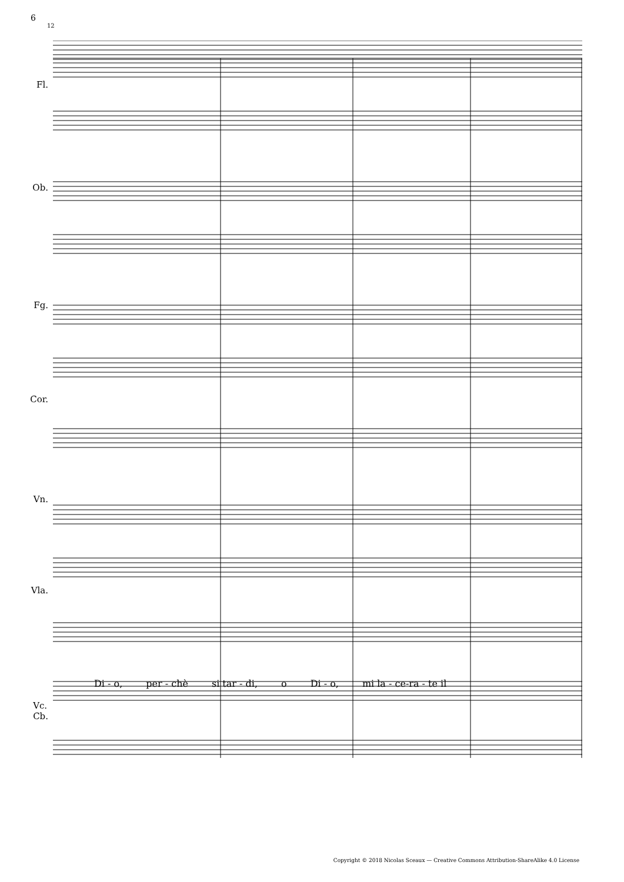6
12
Fl.
Ob.
Fg.
Cor.
Vn.
Vla.
Vc.
Cb.
Di - o, per - chè si tar - di, o Di - o, mi la - ce-ra - te il
Copyright © 2018 Nicolas Sceaux — Creative Commons Attribution-ShareAlike 4.0 License